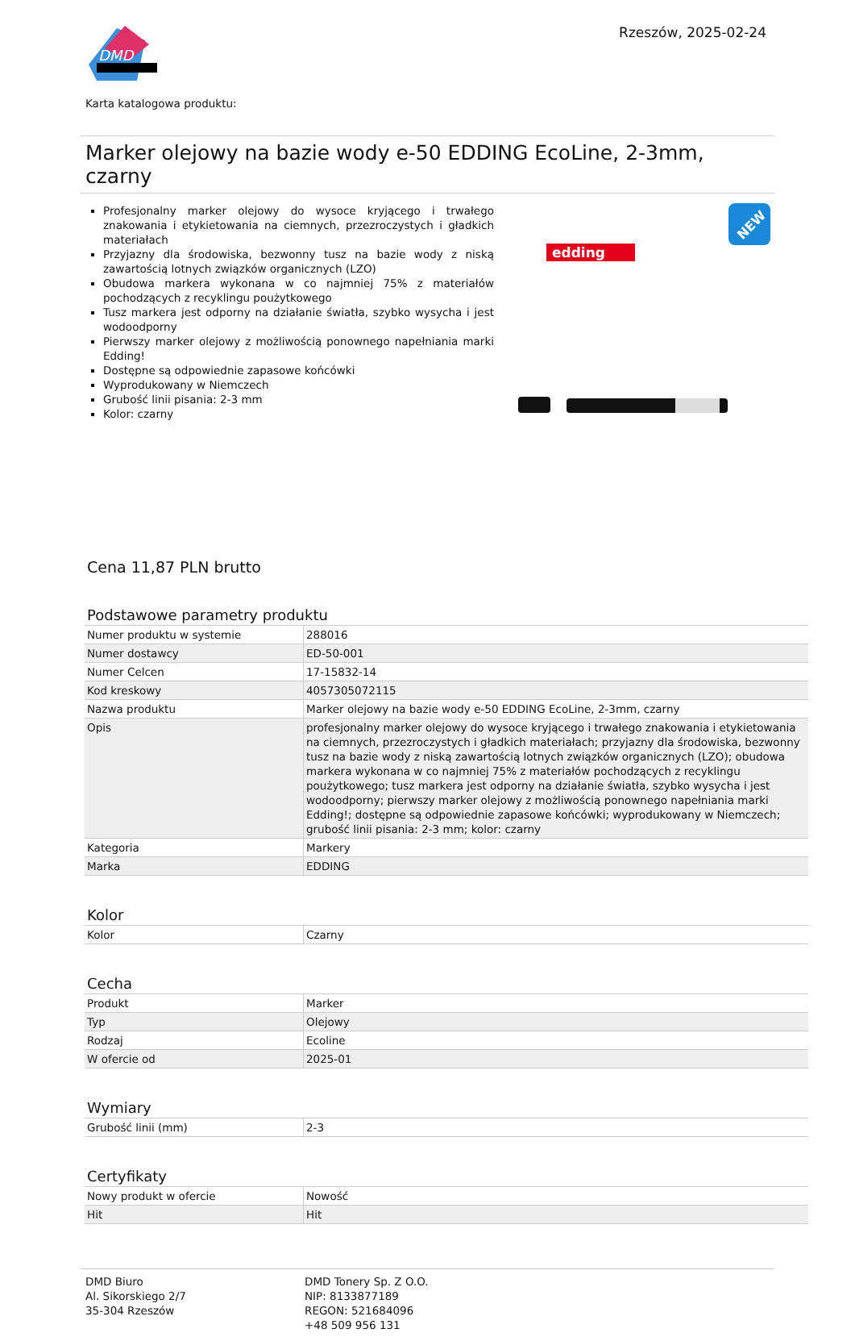DMD
Rzeszów, 2025-02-24
Karta katalogowa produktu:
Marker olejowy na bazie wody e-50 EDDING EcoLine, 2-3mm, czarny
Profesjonalny marker olejowy do wysoce kryjącego i trwałego znakowania i etykietowania na ciemnych, przezroczystych i gładkich materiałach
Przyjazny dla środowiska, bezwonny tusz na bazie wody z niską zawartością lotnych związków organicznych (LZO)
Obudowa markera wykonana w co najmniej 75% z materiałów pochodzących z recyklingu poużytkowego
Tusz markera jest odporny na działanie światła, szybko wysycha i jest wodoodporny
Pierwszy marker olejowy z możliwością ponownego napełniania marki Edding!
Dostępne są odpowiednie zapasowe końcówki
Wyprodukowany w Niemczech
Grubość linii pisania: 2-3 mm
Kolor: czarny
edding
NEW
Cena 11,87 PLN brutto
Podstawowe parametry produktu
| Numer produktu w systemie | 288016 |
| Numer dostawcy | ED-50-001 |
| Numer Celcen | 17-15832-14 |
| Kod kreskowy | 4057305072115 |
| Nazwa produktu | Marker olejowy na bazie wody e-50 EDDING EcoLine, 2-3mm, czarny |
| Opis | profesjonalny marker olejowy do wysoce kryjącego i trwałego znakowania i etykietowania na ciemnych, przezroczystych i gładkich materiałach; przyjazny dla środowiska, bezwonny tusz na bazie wody z niską zawartością lotnych związków organicznych (LZO); obudowa markera wykonana w co najmniej 75% z materiałów pochodzących z recyklingu poużytkowego; tusz markera jest odporny na działanie światła, szybko wysycha i jest wodoodporny; pierwszy marker olejowy z możliwością ponownego napełniania marki Edding!; dostępne są odpowiednie zapasowe końcówki; wyprodukowany w Niemczech; grubość linii pisania: 2-3 mm; kolor: czarny |
| Kategoria | Markery |
| Marka | EDDING |
Kolor
| Kolor | Czarny |
Cecha
| Produkt | Marker |
| Typ | Olejowy |
| Rodzaj | Ecoline |
| W ofercie od | 2025-01 |
Wymiary
| Grubość linii (mm) | 2-3 |
Certyfikaty
| Nowy produkt w ofercie | Nowość |
| Hit | Hit |
DMD Biuro
Al. Sikorskiego 2/7
35-304 Rzeszów
DMD Tonery Sp. Z O.O.
NIP: 8133877189
REGON: 521684096
+48 509 956 131